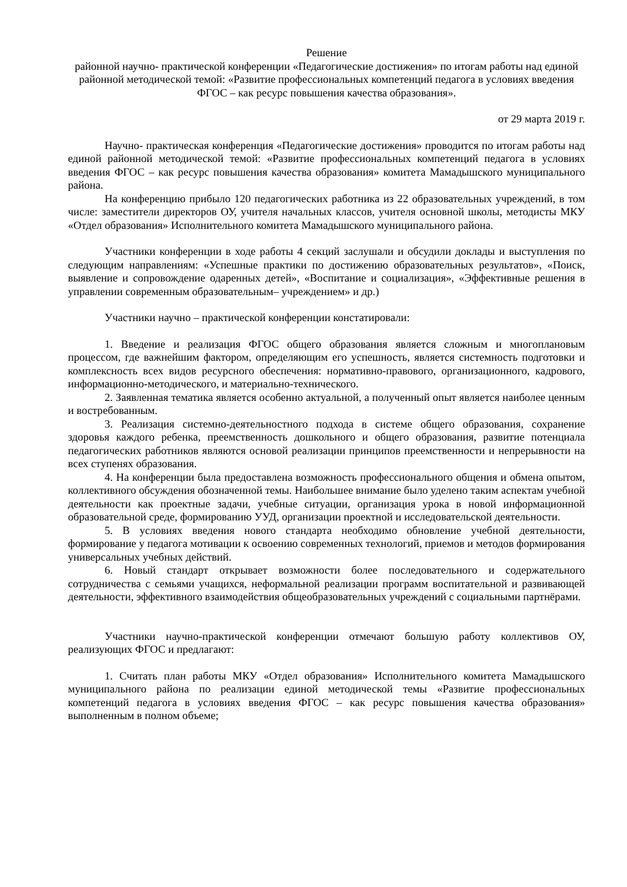Решение
районной научно- практической конференции «Педагогические достижения» по итогам работы над единой районной методической темой: «Развитие профессиональных компетенций педагога в условиях введения ФГОС – как ресурс повышения качества образования».
от 29 марта 2019 г.
Научно- практическая конференция «Педагогические достижения» проводится по итогам работы над единой районной методической темой: «Развитие профессиональных компетенций педагога в условиях введения ФГОС – как ресурс повышения качества образования» комитета Мамадышского муниципального района.
На конференцию прибыло 120 педагогических работника из 22 образовательных учреждений, в том числе: заместители директоров ОУ, учителя начальных классов, учителя основной школы, методисты МКУ «Отдел образования» Исполнительного комитета Мамадышского муниципального района.
Участники конференции в ходе работы 4 секций заслушали и обсудили доклады и выступления по следующим направлениям: «Успешные практики по достижению образовательных результатов», «Поиск, выявление и сопровождение одаренных детей», «Воспитание и социализация», «Эффективные решения в управлении современным образовательным– учреждением» и др.)
Участники научно – практической конференции констатировали:
1. Введение и реализация ФГОС общего образования является сложным и многоплановым процессом, где важнейшим фактором, определяющим его успешность, является системность подготовки и комплексность всех видов ресурсного обеспечения: нормативно-правового, организационного, кадрового, информационно-методического, и материально-технического.
2. Заявленная тематика является особенно актуальной, а полученный опыт является наиболее ценным и востребованным.
3. Реализация системно-деятельностного подхода в системе общего образования, сохранение здоровья каждого ребенка, преемственность дошкольного и общего образования, развитие потенциала педагогических работников являются основой реализации принципов преемственности и непрерывности на всех ступенях образования.
4. На конференции была предоставлена возможность профессионального общения и обмена опытом, коллективного обсуждения обозначенной темы. Наибольшее внимание было уделено таким аспектам учебной деятельности как проектные задачи, учебные ситуации, организация урока в новой информационной образовательной среде, формированию УУД, организации проектной и исследовательской деятельности.
5. В условиях введения нового стандарта необходимо обновление учебной деятельности, формирование у педагога мотивации к освоению современных технологий, приемов и методов формирования универсальных учебных действий.
6. Новый стандарт открывает возможности более последовательного и содержательного сотрудничества с семьями учащихся, неформальной реализации программ воспитательной и развивающей деятельности, эффективного взаимодействия общеобразовательных учреждений с социальными партнёрами.
Участники научно-практической конференции отмечают большую работу коллективов ОУ, реализующих ФГОС и предлагают:
1. Считать план работы МКУ «Отдел образования» Исполнительного комитета Мамадышского муниципального района по реализации единой методической темы «Развитие профессиональных компетенций педагога в условиях введения ФГОС – как ресурс повышения качества образования» выполненным в полном объеме;